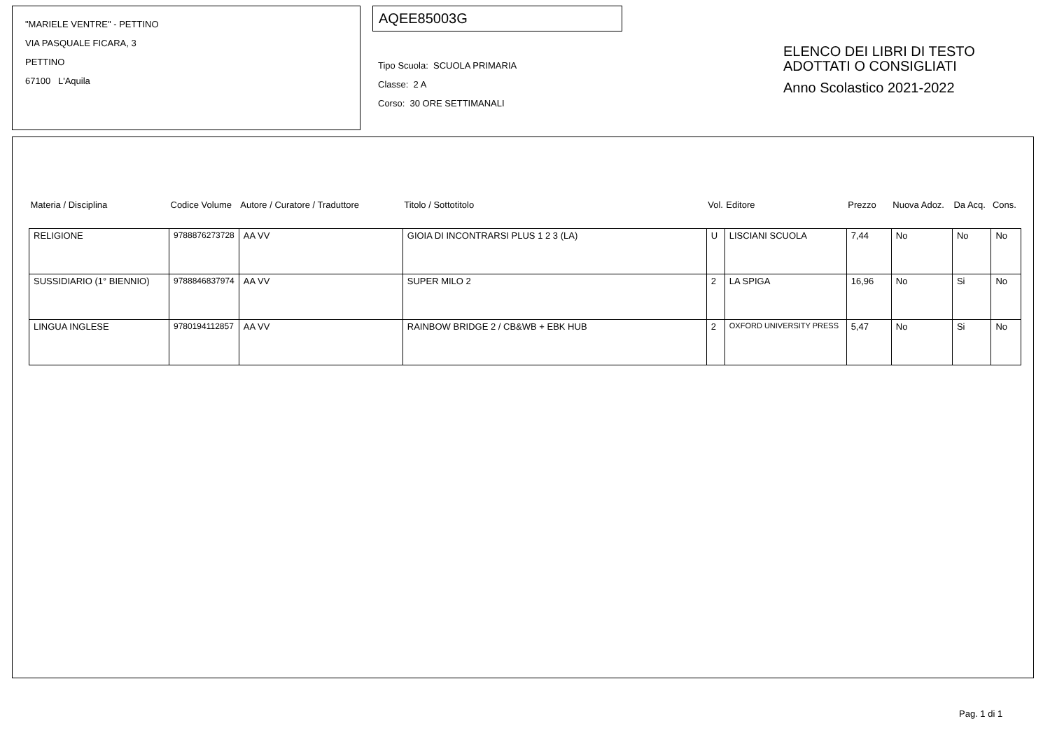"MARIELE VENTRE" - PETTINO
VIA PASQUALE FICARA, 3
PETTINO
67100 L'Aquila
AQEE85003G
Tipo Scuola: SCUOLA PRIMARIA
Classe: 2 A
Corso: 30 ORE SETTIMANALI
ELENCO DEI LIBRI DI TESTO
ADOTTATI O CONSIGLIATI
Anno Scolastico 2021-2022
| Materia / Disciplina | Codice Volume | Autore / Curatore / Traduttore | Titolo / Sottotitolo | Vol. | Editore | Prezzo | Nuova Adoz. | Da Acq. | Cons. |
| --- | --- | --- | --- | --- | --- | --- | --- | --- | --- |
| RELIGIONE | 9788876273728 | AA VV | GIOIA DI INCONTRARSI PLUS 1 2 3 (LA) | U | LISCIANI SCUOLA | 7,44 | No | No | No |
| SUSSIDIARIO (1° BIENNIO) | 9788846837974 | AA VV | SUPER MILO 2 | 2 | LA SPIGA | 16,96 | No | Si | No |
| LINGUA INGLESE | 9780194112857 | AA VV | RAINBOW BRIDGE 2 / CB&WB + EBK HUB | 2 | OXFORD UNIVERSITY PRESS | 5,47 | No | Si | No |
Pag. 1 di 1